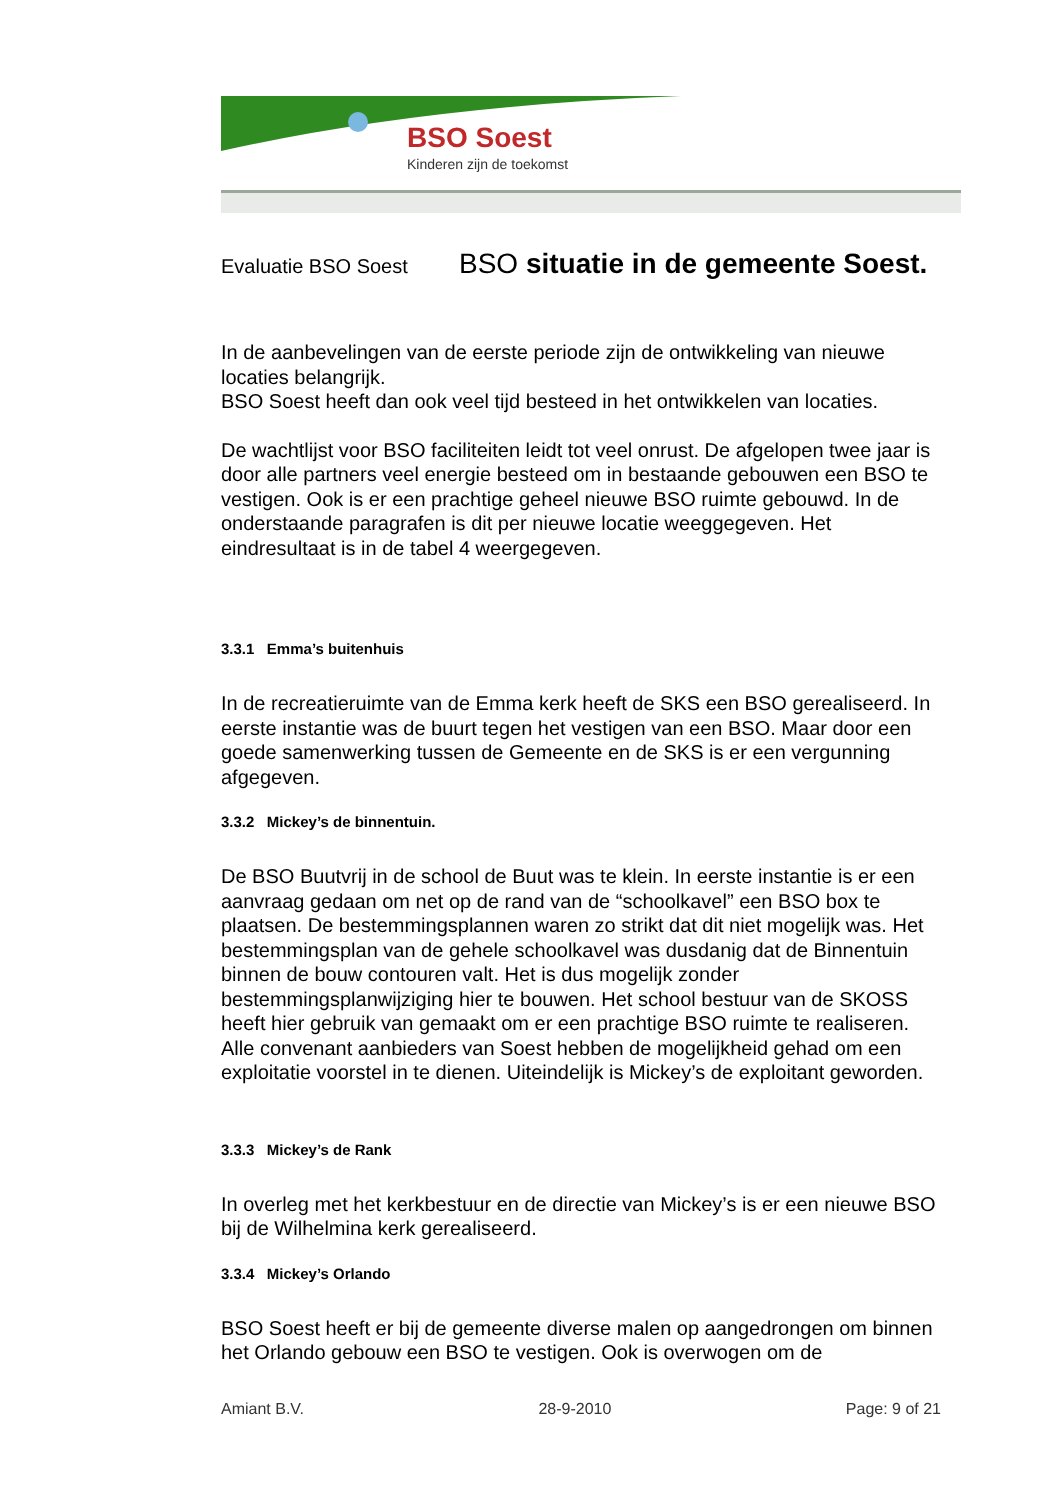BSO Soest
Kinderen zijn de toekomst
Evaluatie BSO Soest BSO situatie in de gemeente Soest.
In de aanbevelingen van de eerste periode zijn de ontwikkeling van nieuwe locaties belangrijk.
BSO Soest heeft dan ook veel tijd besteed in het ontwikkelen van locaties.
De wachtlijst voor BSO faciliteiten leidt tot veel onrust. De afgelopen twee jaar is door alle partners veel energie besteed om in bestaande gebouwen een BSO te vestigen. Ook is er een prachtige geheel nieuwe BSO ruimte gebouwd. In de onderstaande paragrafen is dit per nieuwe locatie weeggegeven. Het eindresultaat is in de tabel 4 weergegeven.
3.3.1 Emma’s buitenhuis
In de recreatieruimte van de Emma kerk heeft de SKS een BSO gerealiseerd. In eerste instantie was de buurt tegen het vestigen van een BSO. Maar door een goede samenwerking tussen de Gemeente en de SKS is er een vergunning afgegeven.
3.3.2 Mickey’s de binnentuin.
De BSO Buutvrij in de school de Buut was te klein. In eerste instantie is er een aanvraag gedaan om net op de rand van de “schoolkavel” een BSO box te plaatsen. De bestemmingsplannen waren zo strikt dat dit niet mogelijk was. Het bestemmingsplan van de gehele schoolkavel was dusdanig dat de Binnentuin binnen de bouw contouren valt. Het is dus mogelijk zonder bestemmingsplanwijziging hier te bouwen. Het school bestuur van de SKOSS heeft hier gebruik van gemaakt om er een prachtige BSO ruimte te realiseren. Alle convenant aanbieders van Soest hebben de mogelijkheid gehad om een exploitatie voorstel in te dienen. Uiteindelijk is Mickey’s de exploitant geworden.
3.3.3 Mickey’s de Rank
In overleg met het kerkbestuur en de directie van Mickey’s is er een nieuwe BSO bij de Wilhelmina kerk gerealiseerd.
3.3.4 Mickey’s Orlando
BSO Soest heeft er bij de gemeente diverse malen op aangedrongen om binnen het Orlando gebouw een BSO te vestigen. Ook is overwogen om de
Amiant B.V. 28-9-2010 Page: 9 of 21